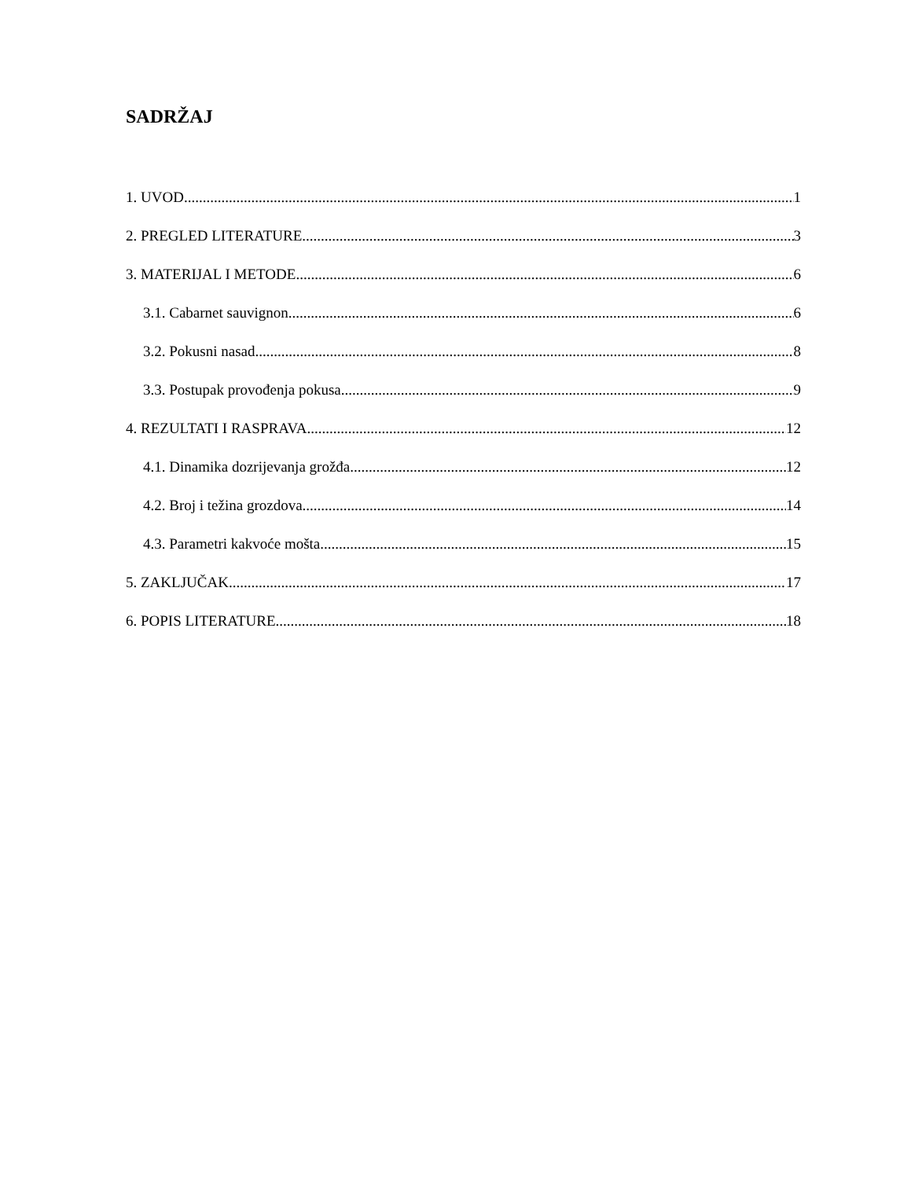SADRŽAJ
1. UVOD 1
2. PREGLED LITERATURE 3
3. MATERIJAL I METODE 6
3.1. Cabarnet sauvignon 6
3.2. Pokusni nasad 8
3.3. Postupak provođenja pokusa 9
4. REZULTATI I RASPRAVA 12
4.1. Dinamika dozrijevanja grožđa 12
4.2. Broj i težina grozdova 14
4.3. Parametri kakvoće mošta 15
5. ZAKLJUČAK 17
6. POPIS LITERATURE 18